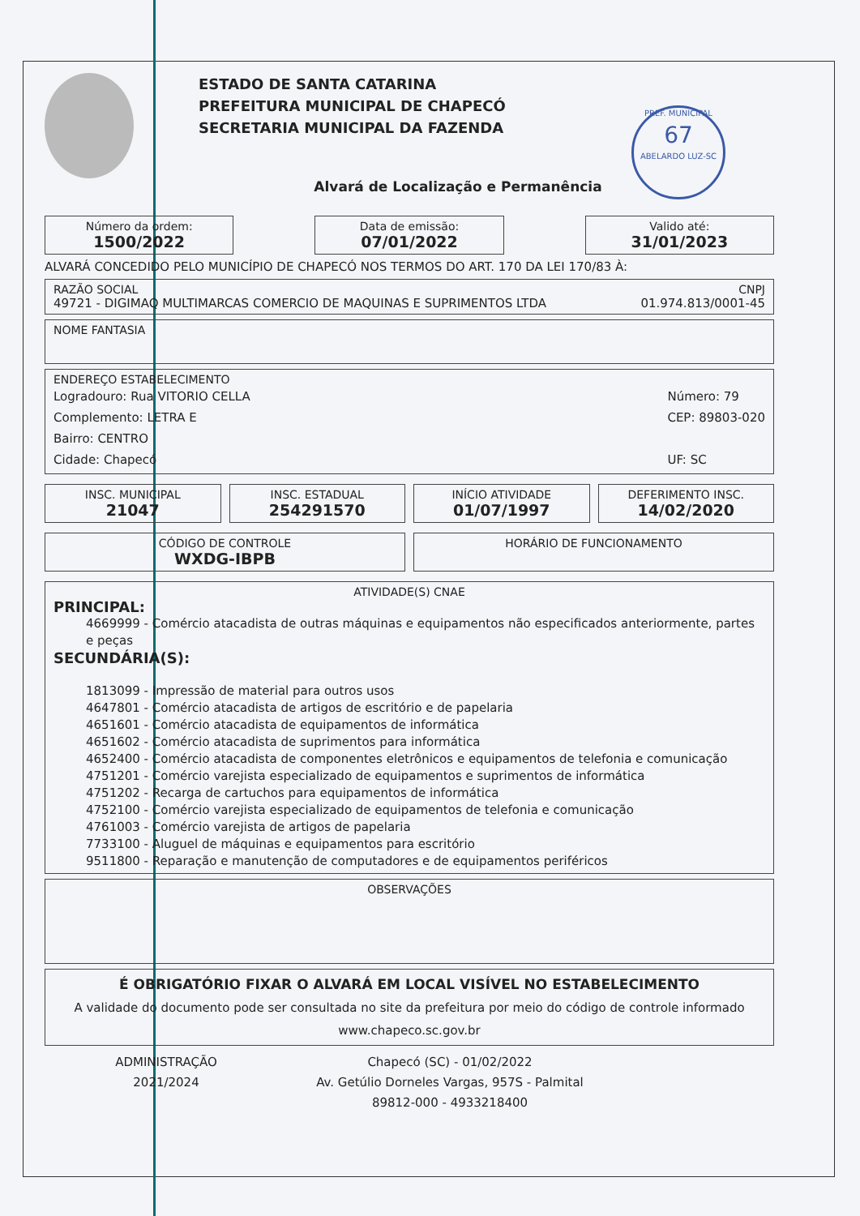PREF. MUNICIPAL
67
ABELARDO LUZ-SC
ESTADO DE SANTA CATARINA
PREFEITURA MUNICIPAL DE CHAPECÓ
SECRETARIA MUNICIPAL DA FAZENDA
Alvará de Localização e Permanência
Número da ordem:
1500/2022
Data de emissão:
07/01/2022
Valido até:
31/01/2023
ALVARÁ CONCEDIDO PELO MUNICÍPIO DE CHAPECÓ NOS TERMOS DO ART. 170 DA LEI 170/83 À:
RAZÃO SOCIAL CNPJ
49721 - DIGIMAQ MULTIMARCAS COMERCIO DE MAQUINAS E SUPRIMENTOS LTDA 01.974.813/0001-45
NOME FANTASIA
ENDEREÇO ESTABELECIMENTO
Logradouro: Rua VITORIO CELLA
Complemento: LETRA E
Bairro: CENTRO
Cidade: Chapecó
Número: 79
CEP: 89803-020
UF: SC
INSC. MUNICIPAL
21047
INSC. ESTADUAL
254291570
INÍCIO ATIVIDADE
01/07/1997
DEFERIMENTO INSC.
14/02/2020
CÓDIGO DE CONTROLE
WXDG-IBPB
HORÁRIO DE FUNCIONAMENTO
ATIVIDADE(S) CNAE
PRINCIPAL:
4669999 - Comércio atacadista de outras máquinas e equipamentos não especificados anteriormente, partes e peças
SECUNDÁRIA(S):
1813099 - Impressão de material para outros usos
4647801 - Comércio atacadista de artigos de escritório e de papelaria
4651601 - Comércio atacadista de equipamentos de informática
4651602 - Comércio atacadista de suprimentos para informática
4652400 - Comércio atacadista de componentes eletrônicos e equipamentos de telefonia e comunicação
4751201 - Comércio varejista especializado de equipamentos e suprimentos de informática
4751202 - Recarga de cartuchos para equipamentos de informática
4752100 - Comércio varejista especializado de equipamentos de telefonia e comunicação
4761003 - Comércio varejista de artigos de papelaria
7733100 - Aluguel de máquinas e equipamentos para escritório
9511800 - Reparação e manutenção de computadores e de equipamentos periféricos
OBSERVAÇÕES
É OBRIGATÓRIO FIXAR O ALVARÁ EM LOCAL VISÍVEL NO ESTABELECIMENTO
A validade do documento pode ser consultada no site da prefeitura por meio do código de controle informado
www.chapeco.sc.gov.br
ADMINISTRAÇÃO
2021/2024
Chapecó (SC) - 01/02/2022
Av. Getúlio Dorneles Vargas, 957S - Palmital
89812-000 - 4933218400